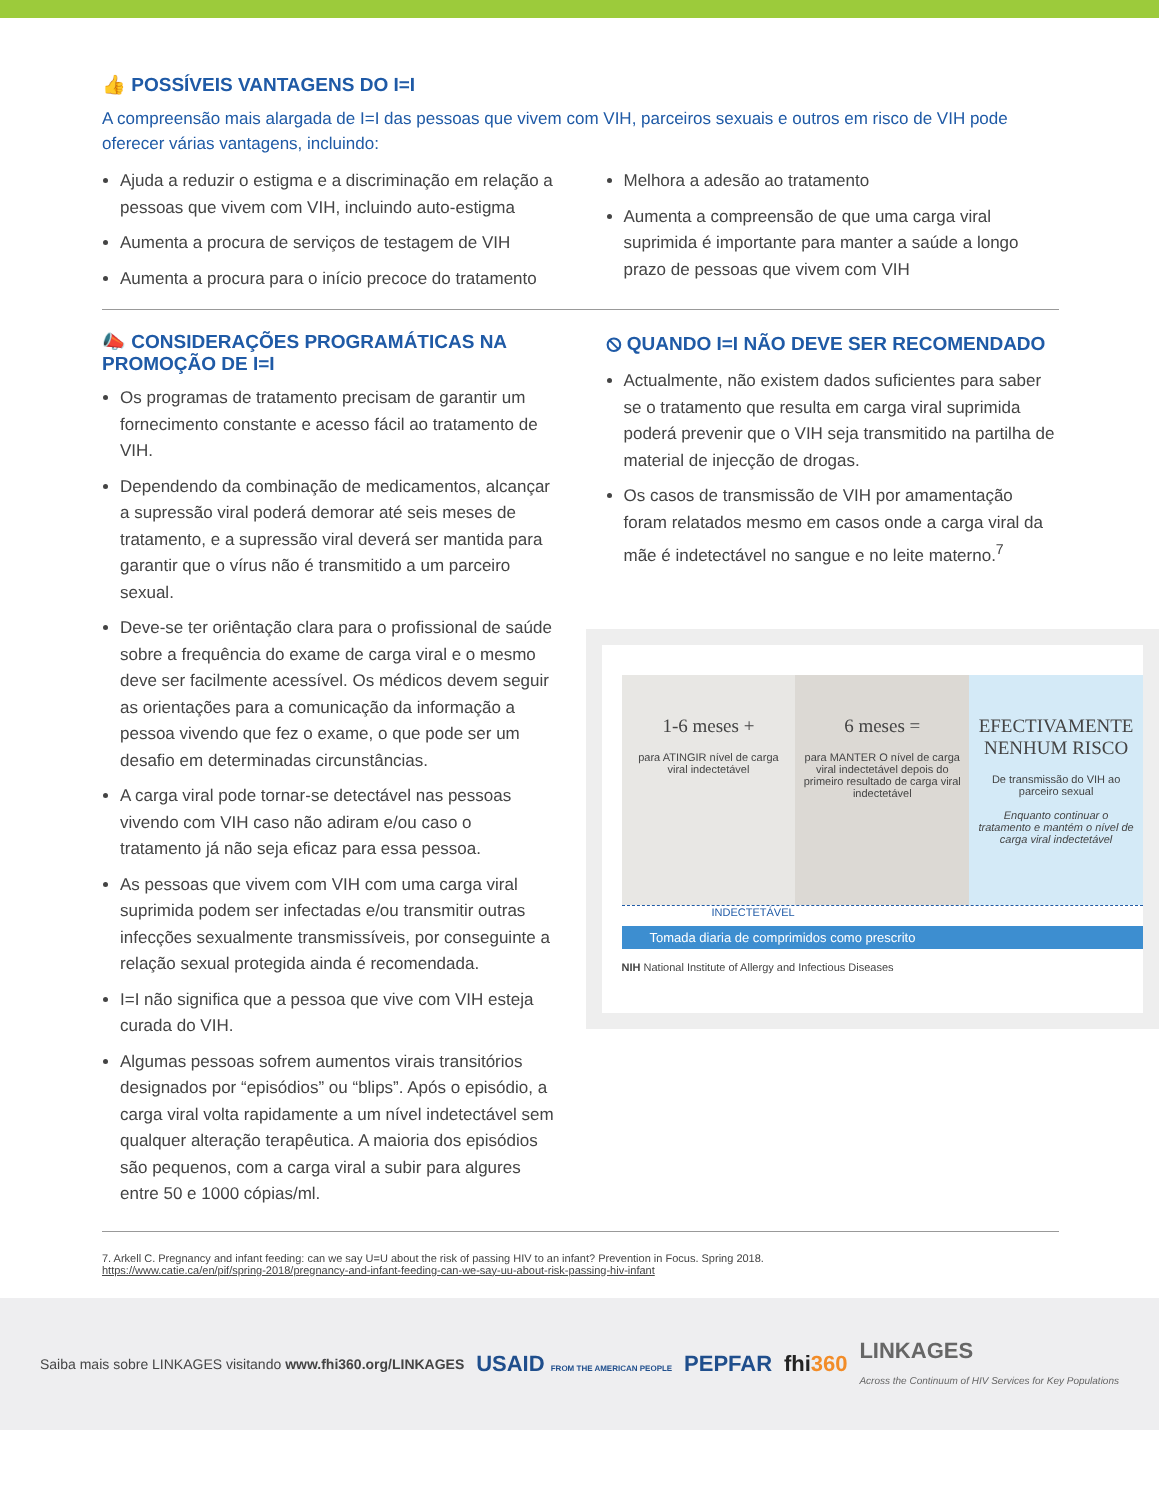👍 POSSÍVEIS VANTAGENS DO I=I
A compreensão mais alargada de I=I das pessoas que vivem com VIH, parceiros sexuais e outros em risco de VIH pode oferecer várias vantagens, incluindo:
Ajuda a reduzir o estigma e a discriminação em relação a pessoas que vivem com VIH, incluindo auto-estigma
Aumenta a procura de serviços de testagem de VIH
Aumenta a procura para o início precoce do tratamento
Melhora a adesão ao tratamento
Aumenta a compreensão de que uma carga viral suprimida é importante para manter a saúde a longo prazo de pessoas que vivem com VIH
📣 CONSIDERAÇÕES PROGRAMÁTICAS NA PROMOÇÃO DE I=I
Os programas de tratamento precisam de garantir um fornecimento constante e acesso fácil ao tratamento de VIH.
Dependendo da combinação de medicamentos, alcançar a supressão viral poderá demorar até seis meses de tratamento, e a supressão viral deverá ser mantida para garantir que o vírus não é transmitido a um parceiro sexual.
Deve-se ter oriêntação clara para o profissional de saúde sobre a frequência do exame de carga viral e o mesmo deve ser facilmente acessível. Os médicos devem seguir as orientações para a comunicação da informação a pessoa vivendo que fez o exame, o que pode ser um desafio em determinadas circunstâncias.
A carga viral pode tornar-se detectável nas pessoas vivendo com VIH caso não adiram e/ou caso o tratamento já não seja eficaz para essa pessoa.
As pessoas que vivem com VIH com uma carga viral suprimida podem ser infectadas e/ou transmitir outras infecções sexualmente transmissíveis, por conseguinte a relação sexual protegida ainda é recomendada.
I=I não significa que a pessoa que vive com VIH esteja curada do VIH.
Algumas pessoas sofrem aumentos virais transitórios designados por “episódios” ou “blips”. Após o episódio, a carga viral volta rapidamente a um nível indetectável sem qualquer alteração terapêutica. A maioria dos episódios são pequenos, com a carga viral a subir para algures entre 50 e 1000 cópias/ml.
⦸ QUANDO I=I NÃO DEVE SER RECOMENDADO
Actualmente, não existem dados suficientes para saber se o tratamento que resulta em carga viral suprimida poderá prevenir que o VIH seja transmitido na partilha de material de injecção de drogas.
Os casos de transmissão de VIH por amamentação foram relatados mesmo em casos onde a carga viral da mãe é indetectável no sangue e no leite materno.<sup>7</sup>
1-6 meses +
para ATINGIR nível de carga viral indectetável
6 meses =
para MANTER O nível de carga viral indectetável depois do primeiro resultado de carga viral indectetável
EFECTIVAMENTE NENHUM RISCO
De transmissão do VIH ao parceiro sexual
Enquanto continuar o tratamento e mantém o nível de carga viral indectetável
INDECTETÁVEL
Tomada diaria de comprimidos como prescrito
NIH National Institute of Allergy and Infectious Diseases
7. Arkell C. Pregnancy and infant feeding: can we say U=U about the risk of passing HIV to an infant? Prevention in Focus. Spring 2018.
https://www.catie.ca/en/pif/spring-2018/pregnancy-and-infant-feeding-can-we-say-uu-about-risk-passing-hiv-infant
Saiba mais sobre LINKAGES visitando www.fhi360.org/LINKAGES USAID FROM THE AMERICAN PEOPLE PEPFAR fhi360 LINKAGES
Across the Continuum of HIV Services for Key Populations